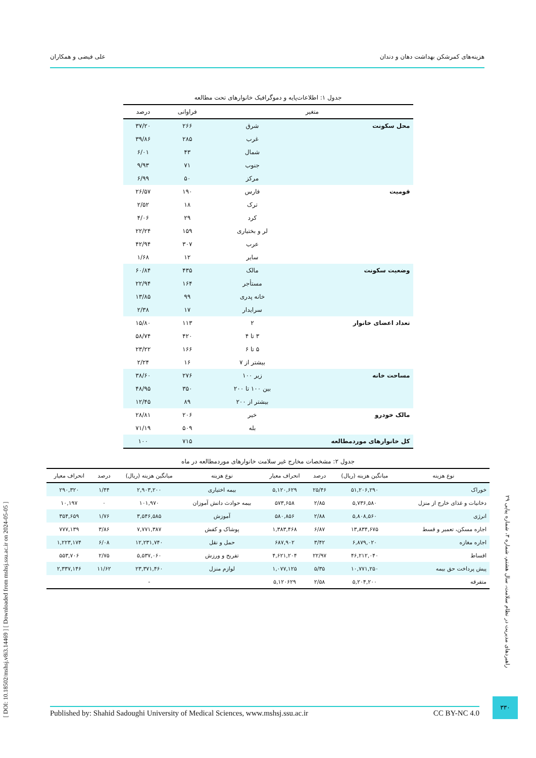هزینه‌های کمرشکن بهداشت دهان و دندان علی فیضی و همکاران
جدول ۱: اطلاعات‌پایه و دموگرافیک خانوارهای تحت مطالعه
| متغیر | | فراوانی | درصد |
| --- | --- | --- | --- |
| محل سکونت | شرق | ۲۶۶ | ۳۷/۲۰ |
| | غرب | ۲۸۵ | ۳۹/۸۶ |
| | شمال | ۴۳ | ۶/۰۱ |
| | جنوب | ۷۱ | ۹/۹۳ |
| | مرکز | ۵۰ | ۶/۹۹ |
| قومیت | فارس | ۱۹۰ | ۲۶/۵۷ |
| | ترک | ۱۸ | ۲/۵۲ |
| | کرد | ۲۹ | ۴/۰۶ |
| | لر و بختیاری | ۱۵۹ | ۲۲/۲۴ |
| | عرب | ۳۰۷ | ۴۲/۹۴ |
| | سایر | ۱۲ | ۱/۶۸ |
| وضعیت سکونت | مالک | ۴۳۵ | ۶۰/۸۴ |
| | مستأجر | ۱۶۴ | ۲۲/۹۴ |
| | خانه پدری | ۹۹ | ۱۳/۸۵ |
| | سرایدار | ۱۷ | ۲/۳۸ |
| تعداد اعضای خانوار | ۲ | ۱۱۳ | ۱۵/۸۰ |
| | ۳ تا ۴ | ۴۲۰ | ۵۸/۷۴ |
| | ۵ تا ۶ | ۱۶۶ | ۲۳/۲۲ |
| | بیشتر از ۷ | ۱۶ | ۲/۲۴ |
| مساحت خانه | زیر ۱۰۰ | ۲۷۶ | ۳۸/۶۰ |
| | بین ۱۰۰ تا ۲۰۰ | ۳۵۰ | ۴۸/۹۵ |
| | بیشتر از ۲۰۰ | ۸۹ | ۱۲/۴۵ |
| مالک خودرو | خیر | ۲۰۶ | ۲۸/۸۱ |
| | بله | ۵۰۹ | ۷۱/۱۹ |
| کل خانوارهای موردمطالعه | | ۷۱۵ | ۱۰۰ |
جدول ۲: مشخصات مخارج غیر سلامت خانوارهای موردمطالعه در ماه
| نوع هزینه | میانگین هزینه (ریال) | درصد | انحراف معیار | نوع هزینه | میانگین هزینه (ریال) | درصد | انحراف معیار |
| --- | --- | --- | --- | --- | --- | --- | --- |
| خوراک | ۵۱,۲۰۶,۲۹۰ | ۲۵/۴۶ | ۵,۱۲۰,۶۲۹ | بیمه اختیاری | ۲,۹۰۳,۲۰۰ | ۱/۴۴ | ۲۹۰,۳۲۰ |
| دخانیات و غذای خارج از منزل | ۵,۷۳۶,۵۸۰ | ۲/۸۵ | ۵۷۳,۶۵۸ | بیمه حوادث دانش آموزان | ۱۰۱,۹۷۰ | ۰ | ۱۰,۱۹۷ |
| انرژی | ۵,۸۰۸,۵۶۰ | ۲/۸۸ | ۵۸۰,۸۵۶ | آموزش | ۳,۵۴۶,۵۸۵ | ۱/۷۶ | ۳۵۴,۶۵۹ |
| اجاره مسکن، تعمیر و قسط | ۱۳,۸۳۴,۶۷۵ | ۶/۸۷ | ۱,۳۸۳,۴۶۸ | پوشاک و کفش | ۷,۷۷۱,۳۸۷ | ۳/۸۶ | ۷۷۷,۱۳۹ |
| اجاره مغازه | ۶,۸۷۹,۰۲۰ | ۳/۴۲ | ۶۸۷,۹۰۲ | حمل و نقل | ۱۲,۲۳۱,۷۴۰ | ۶/۰۸ | ۱,۲۲۳,۱۷۴ |
| اقساط | ۴۶,۲۱۲,۰۴۰ | ۲۲/۹۷ | ۴,۶۲۱,۲۰۴ | تفریح و ورزش | ۵,۵۳۷,۰۶۰ | ۲/۷۵ | ۵۵۳,۷۰۶ |
| پیش پرداخت حق بیمه | ۱۰,۷۷۱,۲۵۰ | ۵/۳۵ | ۱,۰۷۷,۱۲۵ | لوازم منزل | ۲۳,۳۷۱,۴۶۰ | ۱۱/۶۲ | ۲,۳۳۷,۱۴۶ |
| متفرقه | ۵,۲۰۴,۲۰۰ | ۲/۵۸ | ۵,۱۲۰۶۲۹ | | - | | |
[ DOI: 10.18502/mshsj.v8i3.14469 ] [ Downloaded from mshsj.ssu.ac.ir on 2024-05-05 ]
راهبردهای مدیریت در نظام سلامت، سال هشتم، شماره ۳، شماره پیاپی ۲۹
۳۳۰
Published by: Shahid Sadoughi University of Medical Sciences, www.mshsj.ssu.ac.ir CC BY-NC 4.0